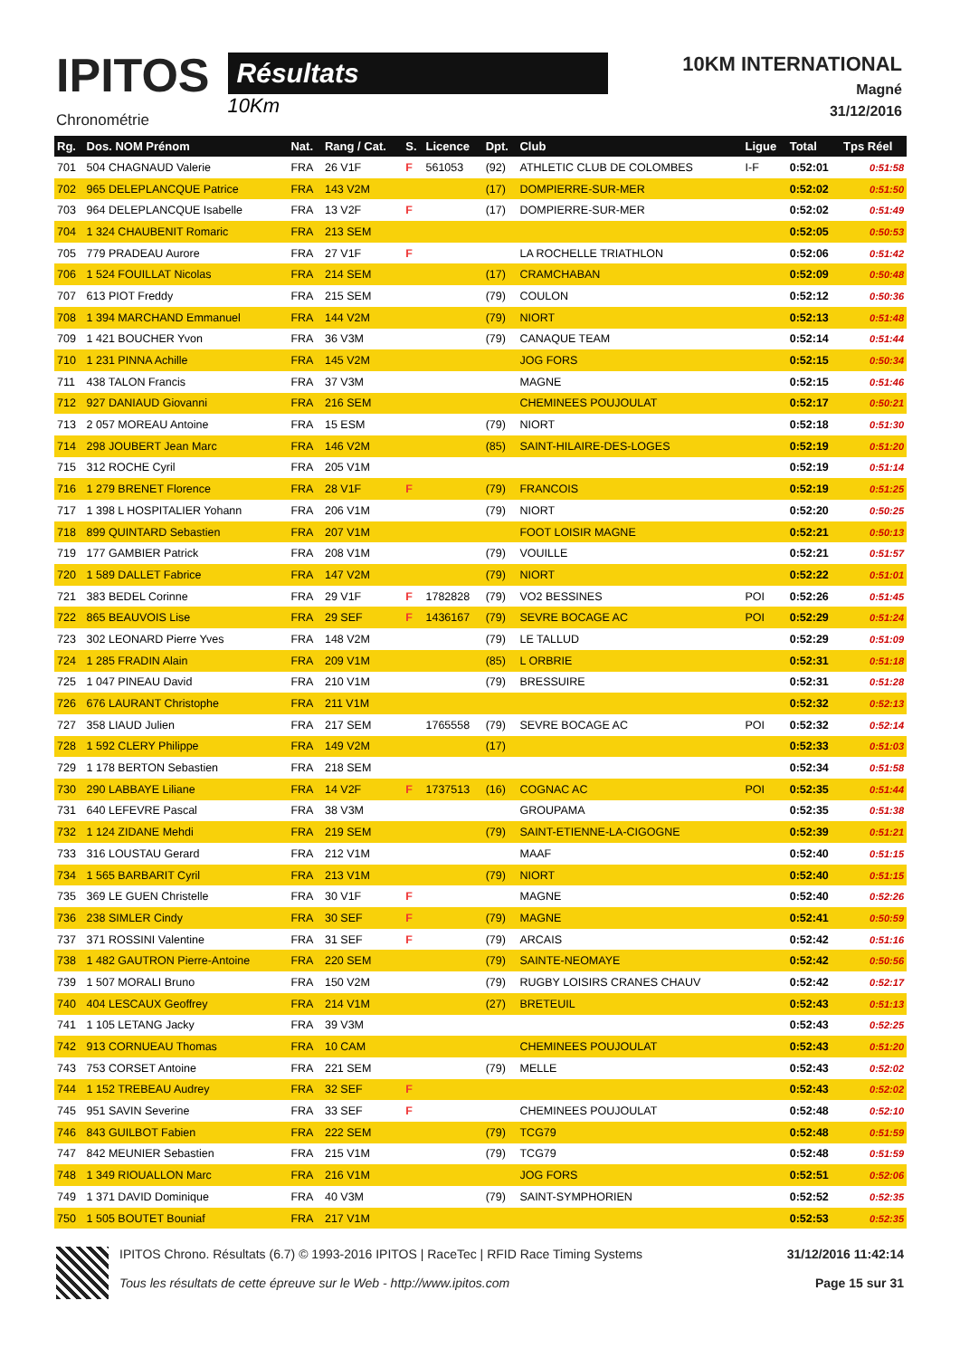IPITOS
Chronométrie
Résultats
10Km
10KM INTERNATIONAL
Magné
31/12/2016
| Rg. | Dos. NOM Prénom | Nat. | Rang / Cat. | S. | Licence | Dpt. | Club | Ligue | Total | Tps Réel |
| --- | --- | --- | --- | --- | --- | --- | --- | --- | --- | --- |
| 701 | 504 CHAGNAUD Valerie | FRA | 26 V1F | F | 561053 | (92) | ATHLETIC CLUB DE COLOMBES | I-F | 0:52:01 | 0:51:58 |
| 702 | 965 DELEPLANCQUE Patrice | FRA | 143 V2M | | | (17) | DOMPIERRE-SUR-MER | | 0:52:02 | 0:51:50 |
| 703 | 964 DELEPLANCQUE Isabelle | FRA | 13 V2F | F | | (17) | DOMPIERRE-SUR-MER | | 0:52:02 | 0:51:49 |
| 704 | 1 324 CHAUBENIT Romaric | FRA | 213 SEM | | | | | | 0:52:05 | 0:50:53 |
| 705 | 779 PRADEAU Aurore | FRA | 27 V1F | F | | | LA ROCHELLE TRIATHLON | | 0:52:06 | 0:51:42 |
| 706 | 1 524 FOUILLAT Nicolas | FRA | 214 SEM | | | (17) | CRAMCHABAN | | 0:52:09 | 0:50:48 |
| 707 | 613 PIOT Freddy | FRA | 215 SEM | | | (79) | COULON | | 0:52:12 | 0:50:36 |
| 708 | 1 394 MARCHAND Emmanuel | FRA | 144 V2M | | | (79) | NIORT | | 0:52:13 | 0:51:48 |
| 709 | 1 421 BOUCHER Yvon | FRA | 36 V3M | | | (79) | CANAQUE TEAM | | 0:52:14 | 0:51:44 |
| 710 | 1 231 PINNA Achille | FRA | 145 V2M | | | | JOG FORS | | 0:52:15 | 0:50:34 |
| 711 | 438 TALON Francis | FRA | 37 V3M | | | | MAGNE | | 0:52:15 | 0:51:46 |
| 712 | 927 DANIAUD Giovanni | FRA | 216 SEM | | | | CHEMINEES POUJOULAT | | 0:52:17 | 0:50:21 |
| 713 | 2 057 MOREAU Antoine | FRA | 15 ESM | | | (79) | NIORT | | 0:52:18 | 0:51:30 |
| 714 | 298 JOUBERT Jean Marc | FRA | 146 V2M | | | (85) | SAINT-HILAIRE-DES-LOGES | | 0:52:19 | 0:51:20 |
| 715 | 312 ROCHE Cyril | FRA | 205 V1M | | | | | | 0:52:19 | 0:51:14 |
| 716 | 1 279 BRENET Florence | FRA | 28 V1F | F | | (79) | FRANCOIS | | 0:52:19 | 0:51:25 |
| 717 | 1 398 L HOSPITALIER Yohann | FRA | 206 V1M | | | (79) | NIORT | | 0:52:20 | 0:50:25 |
| 718 | 899 QUINTARD Sebastien | FRA | 207 V1M | | | | FOOT LOISIR MAGNE | | 0:52:21 | 0:50:13 |
| 719 | 177 GAMBIER Patrick | FRA | 208 V1M | | | (79) | VOUILLE | | 0:52:21 | 0:51:57 |
| 720 | 1 589 DALLET Fabrice | FRA | 147 V2M | | | (79) | NIORT | | 0:52:22 | 0:51:01 |
| 721 | 383 BEDEL Corinne | FRA | 29 V1F | F | 1782828 | (79) | VO2 BESSINES | POI | 0:52:26 | 0:51:45 |
| 722 | 865 BEAUVOIS Lise | FRA | 29 SEF | F | 1436167 | (79) | SEVRE BOCAGE AC | POI | 0:52:29 | 0:51:24 |
| 723 | 302 LEONARD Pierre Yves | FRA | 148 V2M | | | (79) | LE TALLUD | | 0:52:29 | 0:51:09 |
| 724 | 1 285 FRADIN Alain | FRA | 209 V1M | | | (85) | L ORBRIE | | 0:52:31 | 0:51:18 |
| 725 | 1 047 PINEAU David | FRA | 210 V1M | | | (79) | BRESSUIRE | | 0:52:31 | 0:51:28 |
| 726 | 676 LAURANT Christophe | FRA | 211 V1M | | | | | | 0:52:32 | 0:52:13 |
| 727 | 358 LIAUD Julien | FRA | 217 SEM | | 1765558 | (79) | SEVRE BOCAGE AC | POI | 0:52:32 | 0:52:14 |
| 728 | 1 592 CLERY Philippe | FRA | 149 V2M | | | (17) | | | 0:52:33 | 0:51:03 |
| 729 | 1 178 BERTON Sebastien | FRA | 218 SEM | | | | | | 0:52:34 | 0:51:58 |
| 730 | 290 LABBAYE Liliane | FRA | 14 V2F | F | 1737513 | (16) | COGNAC AC | POI | 0:52:35 | 0:51:44 |
| 731 | 640 LEFEVRE Pascal | FRA | 38 V3M | | | | GROUPAMA | | 0:52:35 | 0:51:38 |
| 732 | 1 124 ZIDANE Mehdi | FRA | 219 SEM | | | (79) | SAINT-ETIENNE-LA-CIGOGNE | | 0:52:39 | 0:51:21 |
| 733 | 316 LOUSTAU Gerard | FRA | 212 V1M | | | | MAAF | | 0:52:40 | 0:51:15 |
| 734 | 1 565 BARBARIT Cyril | FRA | 213 V1M | | | (79) | NIORT | | 0:52:40 | 0:51:15 |
| 735 | 369 LE GUEN Christelle | FRA | 30 V1F | F | | | MAGNE | | 0:52:40 | 0:52:26 |
| 736 | 238 SIMLER Cindy | FRA | 30 SEF | F | | (79) | MAGNE | | 0:52:41 | 0:50:59 |
| 737 | 371 ROSSINI Valentine | FRA | 31 SEF | F | | (79) | ARCAIS | | 0:52:42 | 0:51:16 |
| 738 | 1 482 GAUTRON Pierre-Antoine | FRA | 220 SEM | | | (79) | SAINTE-NEOMAYE | | 0:52:42 | 0:50:56 |
| 739 | 1 507 MORALI Bruno | FRA | 150 V2M | | | (79) | RUGBY LOISIRS CRANES CHAUV | | 0:52:42 | 0:52:17 |
| 740 | 404 LESCAUX Geoffrey | FRA | 214 V1M | | | (27) | BRETEUIL | | 0:52:43 | 0:51:13 |
| 741 | 1 105 LETANG Jacky | FRA | 39 V3M | | | | | | 0:52:43 | 0:52:25 |
| 742 | 913 CORNUEAU Thomas | FRA | 10 CAM | | | | CHEMINEES POUJOULAT | | 0:52:43 | 0:51:20 |
| 743 | 753 CORSET Antoine | FRA | 221 SEM | | | (79) | MELLE | | 0:52:43 | 0:52:02 |
| 744 | 1 152 TREBEAU Audrey | FRA | 32 SEF | F | | | | | 0:52:43 | 0:52:02 |
| 745 | 951 SAVIN Severine | FRA | 33 SEF | F | | | CHEMINEES POUJOULAT | | 0:52:48 | 0:52:10 |
| 746 | 843 GUILBOT Fabien | FRA | 222 SEM | | | (79) | TCG79 | | 0:52:48 | 0:51:59 |
| 747 | 842 MEUNIER Sebastien | FRA | 215 V1M | | | (79) | TCG79 | | 0:52:48 | 0:51:59 |
| 748 | 1 349 RIOUALLON Marc | FRA | 216 V1M | | | | JOG FORS | | 0:52:51 | 0:52:06 |
| 749 | 1 371 DAVID Dominique | FRA | 40 V3M | | | (79) | SAINT-SYMPHORIEN | | 0:52:52 | 0:52:35 |
| 750 | 1 505 BOUTET Bouniaf | FRA | 217 V1M | | | | | | 0:52:53 | 0:52:35 |
IPITOS Chrono. Résultats (6.7) © 1993-2016 IPITOS | RaceTec | RFID Race Timing Systems
Tous les résultats de cette épreuve sur le Web - http://www.ipitos.com
31/12/2016 11:42:14
Page 15 sur 31